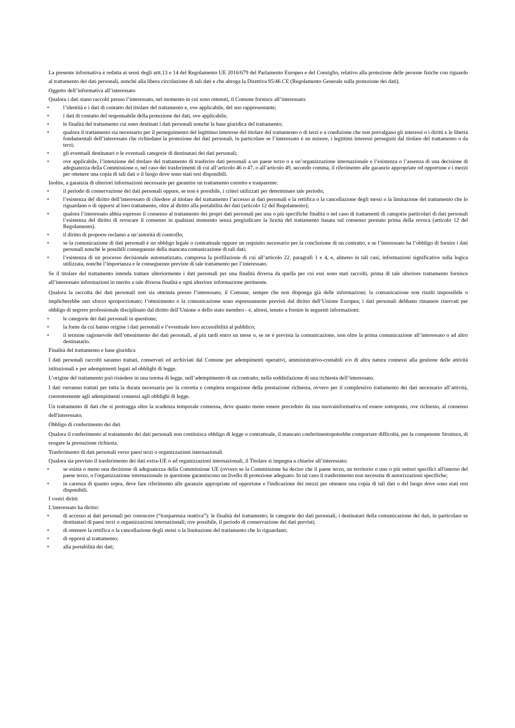La presente informativa è redatta ai sensi degli artt.13 e 14 del Regolamento UE 2016/679 del Parlamento Europeo e del Consiglio, relativo alla protezione delle persone fisiche con riguardo al trattamento dei dati personali, nonché alla libera circolazione di tali dati e che abroga la Direttiva 95/46 CE (Regolamento Generale sulla protezione dei dati).
Oggetto dell’informativa all’interessato
Qualora i dati siano raccolti presso l’interessato, nel momento in cui sono ottenuti, il Comune fornisce all’interessato:
• l’identità e i dati di contatto del titolare del trattamento e, ove applicabile, del suo rappresentante;
• i dati di contatto del responsabile della protezione dei dati, ove applicabile;
• le finalità del trattamento cui sono destinati i dati personali nonché la base giuridica del trattamento;
• qualora il trattamento sia necessario per il perseguimento del legittimo interesse del titolare del trattamento o di terzi e a condizione che non prevalgano gli interessi o i diritti e le libertà fondamentali dell’interessato che richiedano la protezione dei dati personali, in particolare se l’interessato è un minore, i legittimi interessi perseguiti dal titolare del trattamento o da terzi;
• gli eventuali destinatari o le eventuali categorie di destinatari dei dati personali;
• ove applicabile, l’intenzione del titolare del trattamento di trasferire dati personali a un paese terzo o a un’organizzazione internazionale e l’esistenza o l’assenza di una decisione di adeguatezza della Commissione o, nel caso dei trasferimenti di cui all’articolo 46 o 47, o all’articolo 49, secondo comma, il riferimento alle garanzie appropriate od opportune e i mezzi per ottenere una copia di tali dati o il luogo dove sono stati resi disponibili.
Inoltre, a garanzia di ulteriori informazioni necessarie per garantire un trattamento corretto e trasparente:
• il periodo di conservazione dei dati personali oppure, se non è possibile, i criteri utilizzati per determinare tale periodo;
• l’esistenza del diritto dell’interessato di chiedere al titolare del trattamento l’accesso ai dati personali e la rettifica o la cancellazione degli stessi o la limitazione del trattamento che lo riguardano o di opporsi al loro trattamento, oltre al diritto alla portabilità dei dati (articolo 12 del Regolamento);
• qualora l’interessato abbia espresso il consenso al trattamento dei propri dati personali per una o più specifiche finalità o nel caso di trattamenti di categorie particolari di dati personali l’esistenza del diritto di revocare il consenso in qualsiasi momento senza pregiudicare la liceità del trattamento basata sul consenso prestato prima della revoca (articolo 12 del Regolamento).
• il diritto di proporre reclamo a un’autorità di controllo;
• se la comunicazione di dati personali è un obbligo legale o contrattuale oppure un requisito necessario per la conclusione di un contratto, e se l’interessato ha l’obbligo di fornire i dati personali nonché le possibili conseguenze della mancata comunicazione di tali dati;
• l’esistenza di un processo decisionale automatizzato, compresa la profilazione di cui all’articolo 22, paragrafi 1 e 4, e, almeno in tali casi, informazioni significative sulla logica utilizzata, nonché l’importanza e le conseguenze previste di tale trattamento per l’interessato.
Se il titolare del trattamento intenda trattare ulteriormente i dati personali per una finalità diversa da quella per cui essi sono stati raccolti, prima di tale ulteriore trattamento fornisce all’interessato informazioni in merito a tale diversa finalità e ogni ulteriore informazione pertinente.
Qualora la raccolta dei dati personali non sia ottenuta presso l’interessato, il Comune, sempre che non disponga già delle informazioni; la comunicazione non risulti impossibile o implicherebbe uno sforzo sproporzionato; l’ottenimento o la comunicazione sono espressamente previsti dal diritto dell’Unione Europea; i dati personali debbano rimanere riservati per obbligo di segreto professionale disciplinato dal diritto dell’Unione o dello stato membro - è, altresì, tenuto a fornire le seguenti informazioni:
• le categorie dei dati personali in questione;
• la fonte da cui hanno origine i dati personali e l’eventuale loro accessibilità al pubblico;
• il termine ragionevole dell’ottenimento dei dati personali, al più tardi entro un mese o, se ne è prevista la comunicazione, non oltre la prima comunicazione all’interessato o ad altro destinatario.
Finalità del trattamento e base giuridica
I dati personali raccolti saranno trattati, conservati ed archiviati dal Comune per adempimenti operativi, amministrativo-contabili e/o di altra natura connessi alla gestione delle attività istituzionali e per adempimenti legati ad obblighi di legge.
L’origine del trattamento può risiedere in una norma di legge, nell’adempimento di un contratto, nella soddisfazione di una richiesta dell’interessato.
I dati verranno trattati per tutta la durata necessaria per la corretta e completa erogazione della prestazione richiesta, ovvero per il complessivo trattamento dei dati necessario all’attività, coerentemente agli adempimenti connessi agli obblighi di legge.
Un trattamento di dati che si protragga oltre la scadenza temporale connessa, deve quanto meno essere preceduto da una nuovainformativa ed essere sottoposto, ove richiesto, al consenso dell'interessato.
Obbligo di conferimento dei dati
Qualora il conferimento al trattamento dei dati personali non costituisca obbligo di legge o contrattuale, il mancato conferimentopotrebbe comportare difficoltà, per la competente Struttura, di erogare la prestazione richiesta.
Trasferimento di dati personali verso paesi terzi o organizzazioni internazionali
Qualora sia previsto il trasferimento dei dati extra-UE o ad organizzazioni internazionali, il Titolare si impegna a chiarire all’interessato:
• se esista o meno una decisione di adeguatezza della Commissione UE (ovvero se la Commissione ha deciso che il paese terzo, un territorio o uno o più settori specifici all'interno del paese terzo, o l'organizzazione internazionale in questione garantiscono un livello di protezione adeguato. In tal caso il trasferimento non necessita di autorizzazioni specifiche;
• in carenza di quanto sopra, deve fare riferimento alle garanzie appropriate od opportune e l'indicazione dei mezzi per ottenere una copia di tali dati o del luogo dove sono stati resi disponibili.
I vostri diritti
L'interessato ha diritto:
• di accesso ai dati personali per conoscere (“trasparenza reattiva”): le finalità del trattamento; le categorie dei dati personali; i destinatari della comunicazione dei dati, in particolare se destinatari di paesi terzi o organizzazioni internazionali; ove possibile, il periodo di conservazione dei dati previsti;
• di ottenere la rettifica o la cancellazione degli stessi o la limitazione del trattamento che lo riguardano;
• di opporsi al trattamento;
• alla portabilità dei dati;